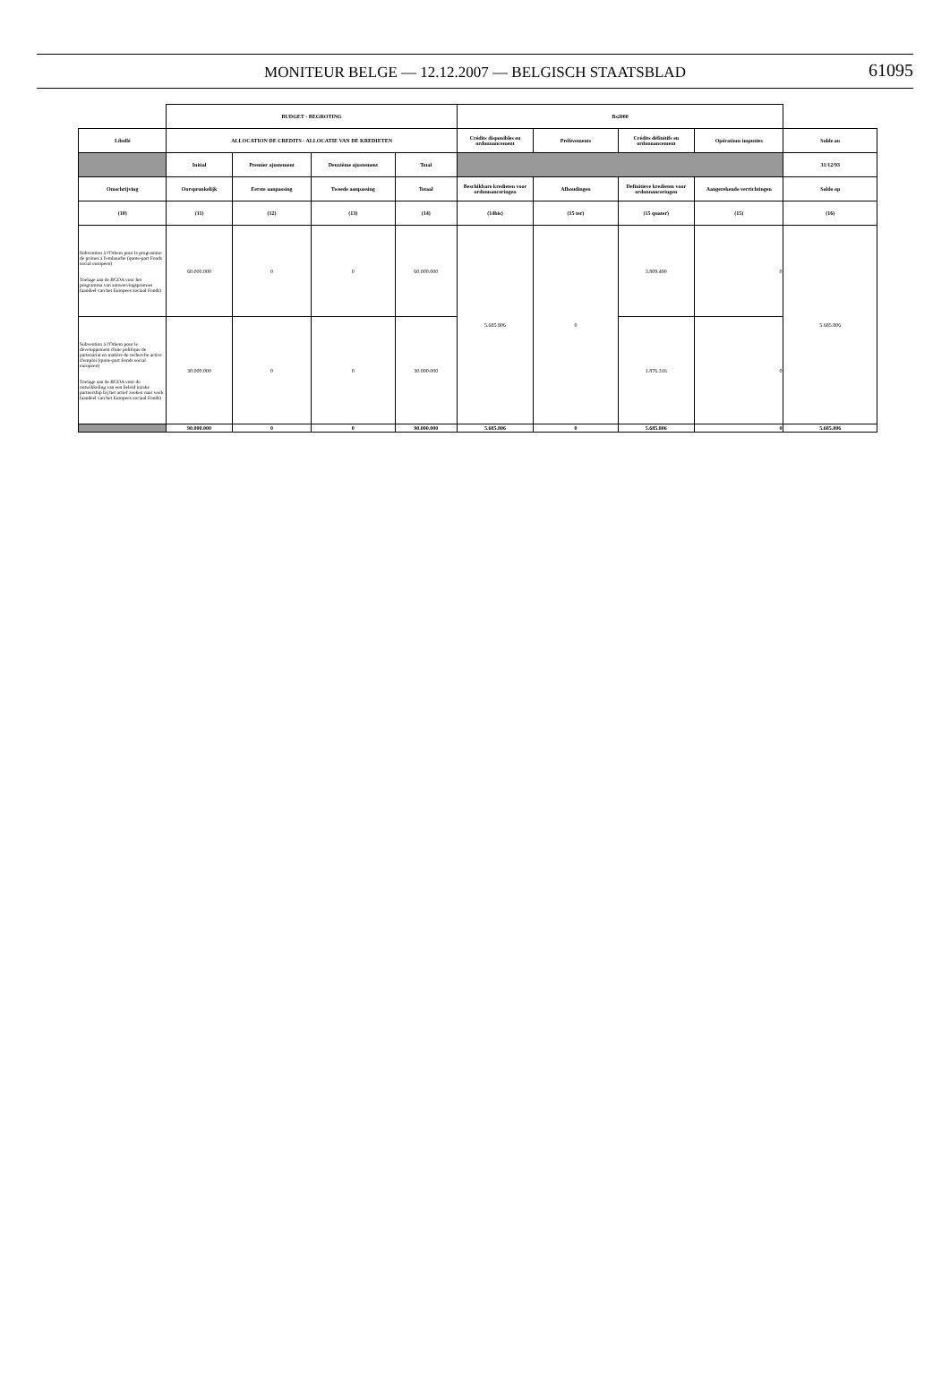MONITEUR BELGE — 12.12.2007 — BELGISCH STAATSBLAD
61095
| | BUDGET - BEGROTING | | | | Bs2000 | | | | |
| Libellé | ALLOCATION DE CREDITS - ALLOCATIE VAN DE KREDIETEN | | | | Crédits disponibles en ordonnancement | Prélèvements | Crédits définitifs en ordonnancement | Opérations imputées | Solde au |
| | Initial | Premier ajustement | Deuxième ajustement | Total | | | | | 31/12/93 |
| Omschrijving | Oorspronkelijk | Eerste aanpassing | Tweede aanpassing | Totaal | Beschikbare kredieten voor ordonnanceringen | Afhoudingen | Definitieve kredieten voor ordonnanceringen | Aangerekende verrichtingen | Saldo op |
| (10) | (11) | (12) | (13) | (14) | (14bis) | (15 ter) | (15 quater) | (15) | (16) |
| Subvention à l'Orbem pour le programme de primes à l'embauche (quote-part Fonds social européen) Toelage aan de BGDA voor het programma van aanwervingspremies (aandeel van het Europees sociaal Fonds) | 60.000.000 | 0 | 0 | 60.000.000 | 5.685.806 | 0 | 3.809.490 | 0 | 5.685.806 |
| Subvention à l'Orbem pour le développement d'une politique de partenariat en matière de recherche active d'emploi (quote-part Fonds social européen) Toelage aan de BGDA voor de ontwikkeling van een beleid inzake partnership bij het actief zoeken naar werk (aandeel van het Europees sociaal Fonds) | 30.000.000 | 0 | 0 | 30.000.000 | | | 1.876.316 | 0 | |
| | 90.000.000 | 0 | 0 | 90.000.000 | 5.685.806 | 0 | 5.685.806 | 0 | 5.685.806 |